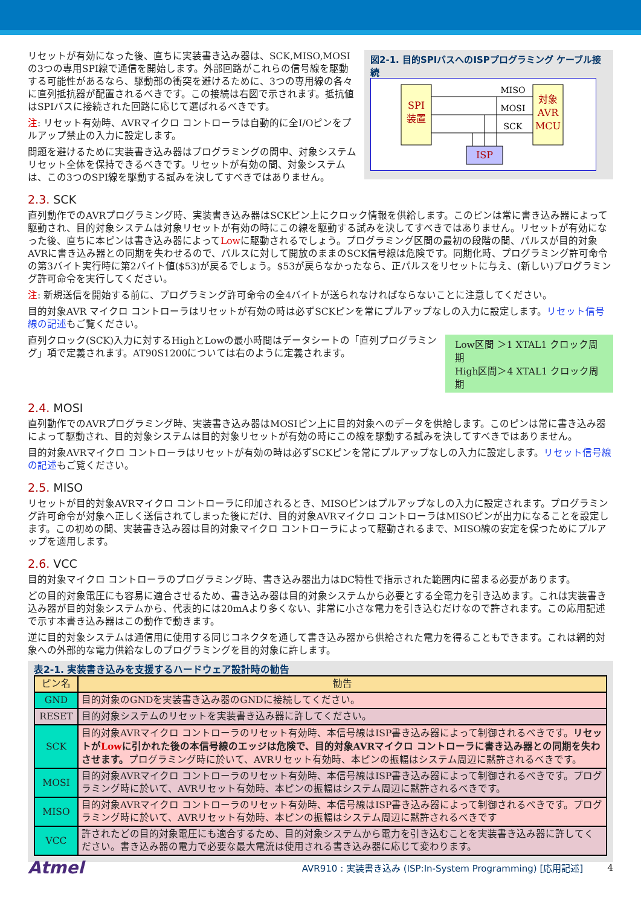図2-1. 目的SPIバスへのISPプログラミング ケーブル接続
SPI
装置
対象
AVR
MCU
ISP
MISO
MOSI
SCK
リセットが有効になった後、直ちに実装書き込み器は、SCK,MISO,MOSIの3つの専用SPI線で通信を開始します。外部回路がこれらの信号線を駆動する可能性があるなら、駆動部の衝突を避けるために、3つの専用線の各々に直列抵抗器が配置されるべきです。この接続は右図で示されます。抵抗値はSPIバスに接続された回路に応じて選ばれるべきです。
注: リセット有効時、AVRマイクロ コントローラは自動的に全I/Oピンをプルアップ禁止の入力に設定します。
問題を避けるために実装書き込み器はプログラミングの間中、対象システム リセット全体を保持できるべきです。リセットが有効の間、対象システムは、この3つのSPI線を駆動する試みを決してすべきではありません。
2.3. SCK
直列動作でのAVRプログラミング時、実装書き込み器はSCKピン上にクロック情報を供給します。このピンは常に書き込み器によって駆動され、目的対象システムは対象リセットが有効の時にこの線を駆動する試みを決してすべきではありません。リセットが有効になった後、直ちに本ピンは書き込み器によってLowに駆動されるでしょう。プログラミング区間の最初の段階の間、パルスが目的対象AVRに書き込み器との同期を失わせるので、パルスに対して開放のままのSCK信号線は危険です。同期化時、プログラミング許可命令の第3バイト実行時に第2バイト値($53)が戻るでしょう。$53が戻らなかったなら、正パルスをリセットに与え、(新しい)プログラミング許可命令を実行してください。
注: 新規送信を開始する前に、プログラミング許可命令の全4バイトが送られなければならないことに注意してください。
目的対象AVR マイクロ コントローラはリセットが有効の時は必ずSCKピンを常にプルアップなしの入力に設定します。リセット信号線の記述もご覧ください。
Low区間 ＞1 XTAL1 クロック周期
High区間＞4 XTAL1 クロック周期
直列クロック(SCK)入力に対するHighとLowの最小時間はデータシートの「直列プログラミング」項で定義されます。AT90S1200については右のように定義されます。
2.4. MOSI
直列動作でのAVRプログラミング時、実装書き込み器はMOSIピン上に目的対象へのデータを供給します。このピンは常に書き込み器によって駆動され、目的対象システムは目的対象リセットが有効の時にこの線を駆動する試みを決してすべきではありません。
目的対象AVRマイクロ コントローラはリセットが有効の時は必ずSCKピンを常にプルアップなしの入力に設定します。リセット信号線の記述もご覧ください。
2.5. MISO
リセットが目的対象AVRマイクロ コントローラに印加されるとき、MISOピンはプルアップなしの入力に設定されます。プログラミング許可命令が対象へ正しく送信されてしまった後にだけ、目的対象AVRマイクロ コントローラはMISOピンが出力になることを設定します。この初めの間、実装書き込み器は目的対象マイクロ コントローラによって駆動されるまで、MISO線の安定を保つためにプルアップを適用します。
2.6. VCC
目的対象マイクロ コントローラのプログラミング時、書き込み器出力はDC特性で指示された範囲内に留まる必要があります。
どの目的対象電圧にも容易に適合させるため、書き込み器は目的対象システムから必要とする全電力を引き込めます。これは実装書き込み器が目的対象システムから、代表的には20mAより多くない、非常に小さな電力を引き込むだけなので許されます。この応用記述で示す本書き込み器はこの動作で動きます。
逆に目的対象システムは通信用に使用する同じコネクタを通して書き込み器から供給された電力を得ることもできます。これは網的対象への外部的な電力供給なしのプログラミングを目的対象に許します。
表2-1. 実装書き込みを支援するハードウェア設計時の勧告
| ピン名 | 勧告 |
| --- | --- |
| GND | 目的対象のGNDを実装書き込み器のGNDに接続してください。 |
| RESET | 目的対象システムのリセットを実装書き込み器に許してください。 |
| SCK | 目的対象AVRマイクロ コントローラのリセット有効時、本信号線はISP書き込み器によって制御されるべきです。 リセットが Low に引かれた後の本信号線のエッジは危険で、目的対象AVRマイクロ コントローラに書き込み器との同期を失わさせます。 プログラミング時に於いて、AVRリセット有効時、本ピンの振幅はシステム周辺に黙許されるべきです。 |
| MOSI | 目的対象AVRマイクロ コントローラのリセット有効時、本信号線はISP書き込み器によって制御されるべきです。プログラミング時に於いて、AVRリセット有効時、本ピンの振幅はシステム周辺に黙許されるべきです。 |
| MISO | 目的対象AVRマイクロ コントローラのリセット有効時、本信号線はISP書き込み器によって制御されるべきです。プログラミング時に於いて、AVRリセット有効時、本ピンの振幅はシステム周辺に黙許されるべきです |
| VCC | 許されたどの目的対象電圧にも適合するため、目的対象システムから電力を引き込むことを実装書き込み器に許してください。書き込み器の電力で必要な最大電流は使用される書き込み器に応じて変わります。 |
Atmel AVR910 : 実装書き込み (ISP:In-System Programming) [応用記述] 4